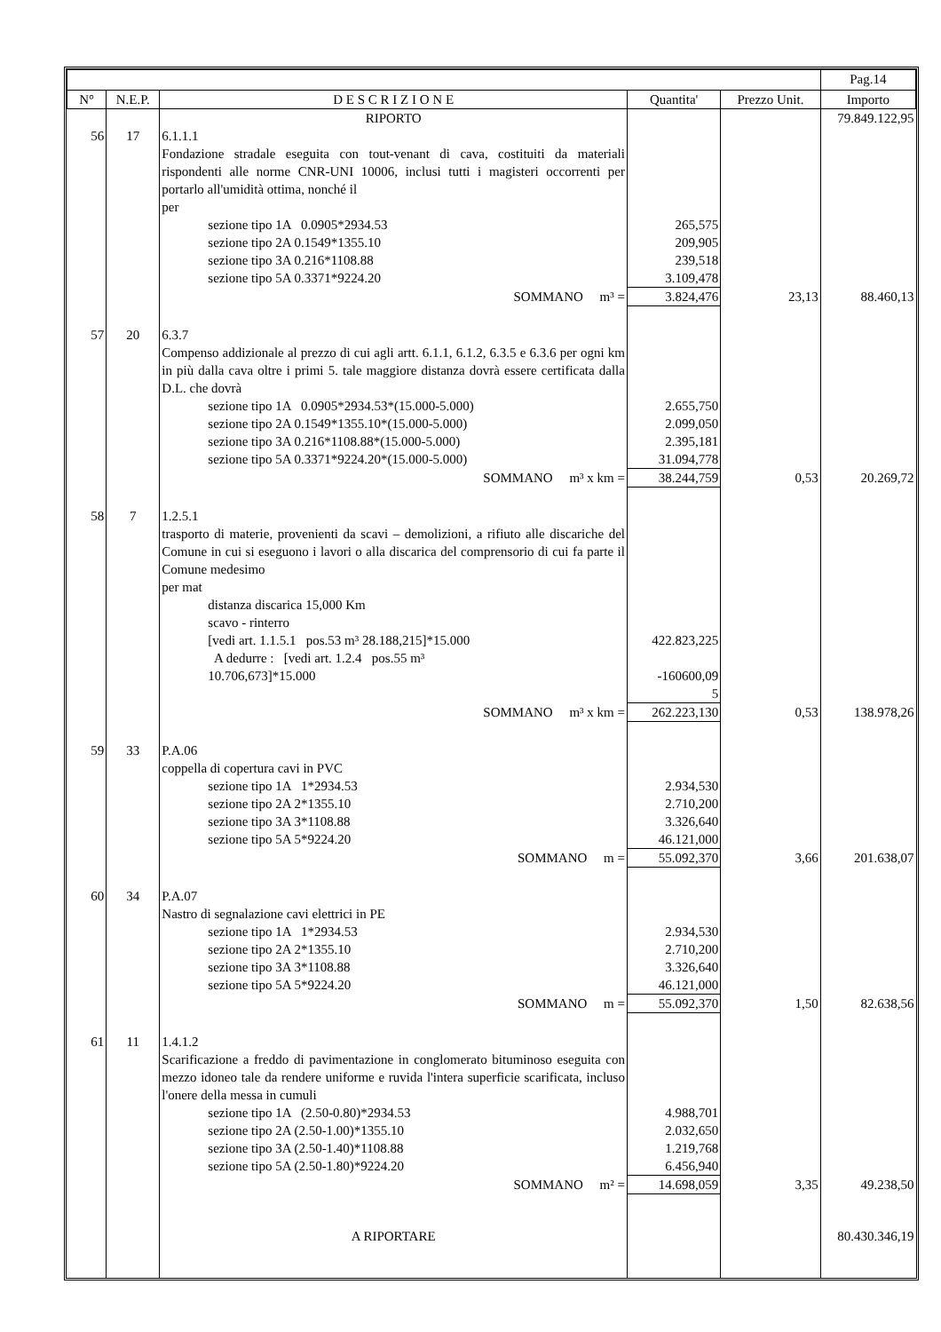| | | | | | Pag.14 |
| --- | --- | --- | --- | --- | --- |
| N° | N.E.P. | D E S C R I Z I O N E | Quantita' | Prezzo Unit. | Importo |
| | | RIPORTO | | | 79.849.122,95 |
| 56 | 17 | 6.1.1.1 Fondazione stradale eseguita con tout-venant di cava, costituiti da materiali rispondenti alle norme CNR-UNI 10006, inclusi tutti i magisteri occorrenti per portarlo all'umidità ottima, nonché il per sezione tipo 1A 0.0905*2934.53 sezione tipo 2A 0.1549*1355.10 sezione tipo 3A 0.216*1108.88 sezione tipo 5A 0.3371*9224.20 | 265,575 209,905 239,518 3.109,478 | | |
| | | SOMMANO m³ = | 3.824,476 | 23,13 | 88.460,13 |
| 57 | 20 | 6.3.7 Compenso addizionale al prezzo di cui agli artt. 6.1.1, 6.1.2, 6.3.5 e 6.3.6 per ogni km in più dalla cava oltre i primi 5. tale maggiore distanza dovrà essere certificata dalla D.L. che dovrà sezione tipo 1A 0.0905*2934.53*(15.000-5.000) sezione tipo 2A 0.1549*1355.10*(15.000-5.000) sezione tipo 3A 0.216*1108.88*(15.000-5.000) sezione tipo 5A 0.3371*9224.20*(15.000-5.000) | 2.655,750 2.099,050 2.395,181 31.094,778 | | |
| | | SOMMANO m³ x km = | 38.244,759 | 0,53 | 20.269,72 |
| 58 | 7 | 1.2.5.1 trasporto di materie, provenienti da scavi – demolizioni, a rifiuto alle discariche del Comune in cui si eseguono i lavori o alla discarica del comprensorio di cui fa parte il Comune medesimo per mat distanza discarica 15,000 Km scavo - rinterro [vedi art. 1.1.5.1 pos.53 m³ 28.188,215]*15.000 A dedurre : [vedi art. 1.2.4 pos.55 m³ 10.706,673]*15.000 | 422.823,225 -160600,09 5 | | |
| | | SOMMANO m³ x km = | 262.223,130 | 0,53 | 138.978,26 |
| 59 | 33 | P.A.06 coppella di copertura cavi in PVC sezione tipo 1A 1*2934.53 sezione tipo 2A 2*1355.10 sezione tipo 3A 3*1108.88 sezione tipo 5A 5*9224.20 | 2.934,530 2.710,200 3.326,640 46.121,000 | | |
| | | SOMMANO m = | 55.092,370 | 3,66 | 201.638,07 |
| 60 | 34 | P.A.07 Nastro di segnalazione cavi elettrici in PE sezione tipo 1A 1*2934.53 sezione tipo 2A 2*1355.10 sezione tipo 3A 3*1108.88 sezione tipo 5A 5*9224.20 | 2.934,530 2.710,200 3.326,640 46.121,000 | | |
| | | SOMMANO m = | 55.092,370 | 1,50 | 82.638,56 |
| 61 | 11 | 1.4.1.2 Scarificazione a freddo di pavimentazione in conglomerato bituminoso eseguita con mezzo idoneo tale da rendere uniforme e ruvida l'intera superficie scarificata, incluso l'onere della messa in cumuli sezione tipo 1A (2.50-0.80)*2934.53 sezione tipo 2A (2.50-1.00)*1355.10 sezione tipo 3A (2.50-1.40)*1108.88 sezione tipo 5A (2.50-1.80)*9224.20 | 4.988,701 2.032,650 1.219,768 6.456,940 | | |
| | | SOMMANO m² = | 14.698,059 | 3,35 | 49.238,50 |
| | | A RIPORTARE | | | 80.430.346,19 |